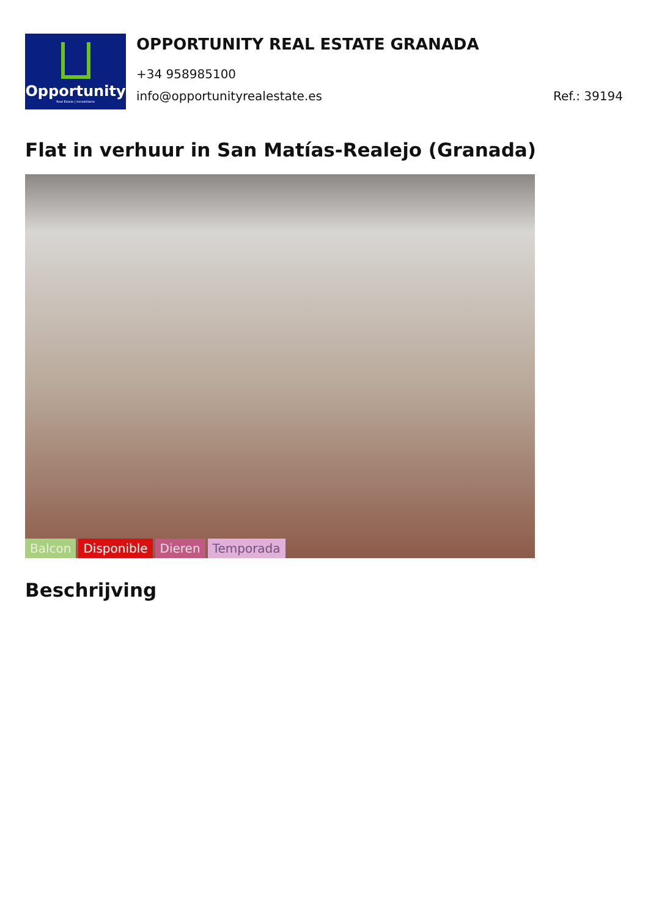Opportunity
Real Estate | Inmobiliaria
OPPORTUNITY REAL ESTATE GRANADA
+34 958985100
info@opportunityrealestate.es Ref.: 39194
Flat in verhuur in San Matías-Realejo (Granada)
Balcon Disponible Dieren Temporada
Beschrijving